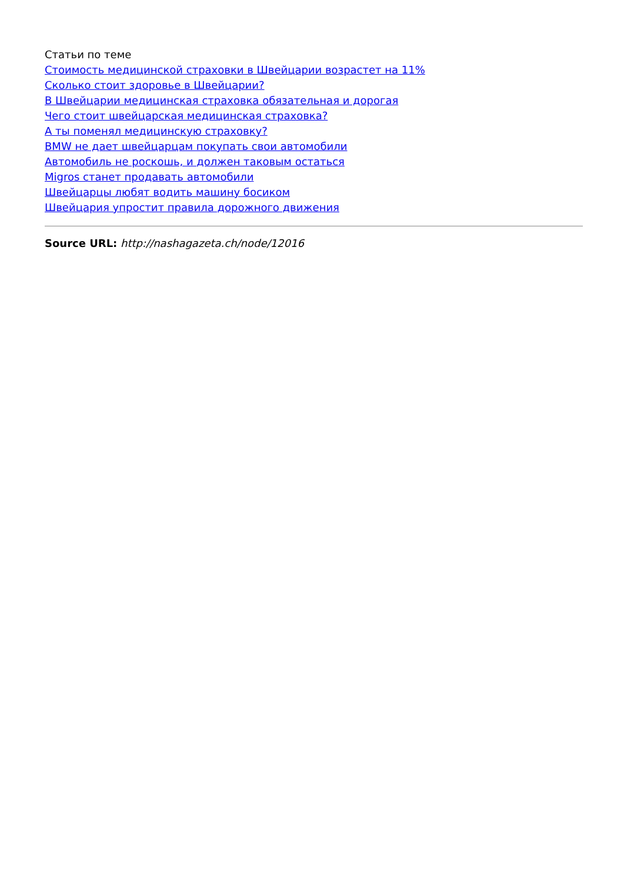Статьи по теме
Стоимость медицинской страховки в Швейцарии возрастет на 11%
Сколько стоит здоровье в Швейцарии?
В Швейцарии медицинская страховка обязательная и дорогая
Чего стоит швейцарская медицинская страховка?
А ты поменял медицинскую страховку?
BMW не дает швейцарцам покупать свои автомобили
Автомобиль не роскошь, и должен таковым остаться
Migros станет продавать автомобили
Швейцарцы любят водить машину босиком
Швейцария упростит правила дорожного движения
Source URL: http://nashagazeta.ch/node/12016